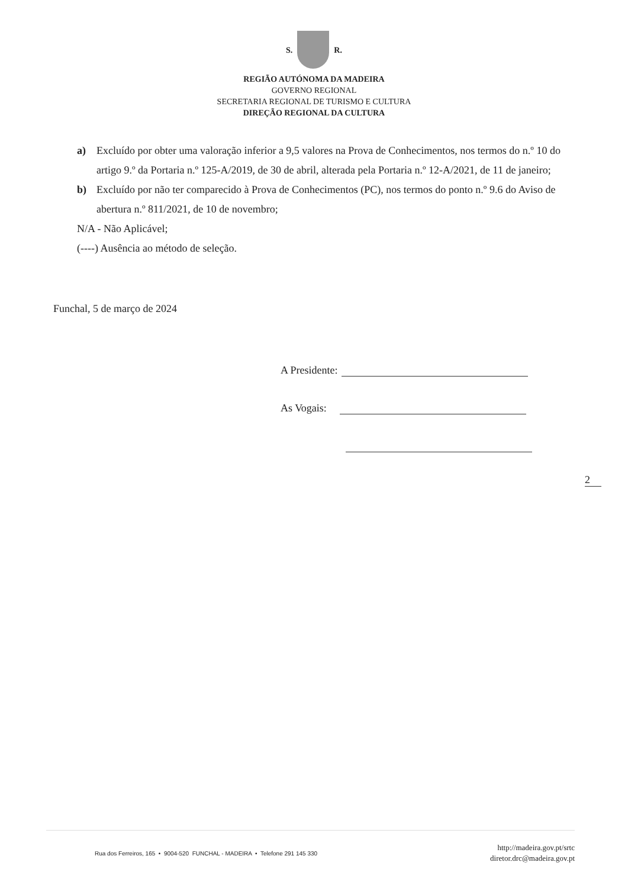S. R.
REGIÃO AUTÓNOMA DA MADEIRA
GOVERNO REGIONAL
SECRETARIA REGIONAL DE TURISMO E CULTURA
DIREÇÃO REGIONAL DA CULTURA
a) Excluído por obter uma valoração inferior a 9,5 valores na Prova de Conhecimentos, nos termos do n.º 10 do artigo 9.º da Portaria n.º 125-A/2019, de 30 de abril, alterada pela Portaria n.º 12-A/2021, de 11 de janeiro;
b) Excluído por não ter comparecido à Prova de Conhecimentos (PC), nos termos do ponto n.º 9.6 do Aviso de abertura n.º 811/2021, de 10 de novembro;
N/A - Não Aplicável;
(----) Ausência ao método de seleção.
Funchal, 5 de março de 2024
A Presidente:
As Vogais:
2
Rua dos Ferreiros, 165 • 9004-520 FUNCHAL - MADEIRA • Telefone 291 145 330
http://madeira.gov.pt/srtc
diretor.drc@madeira.gov.pt